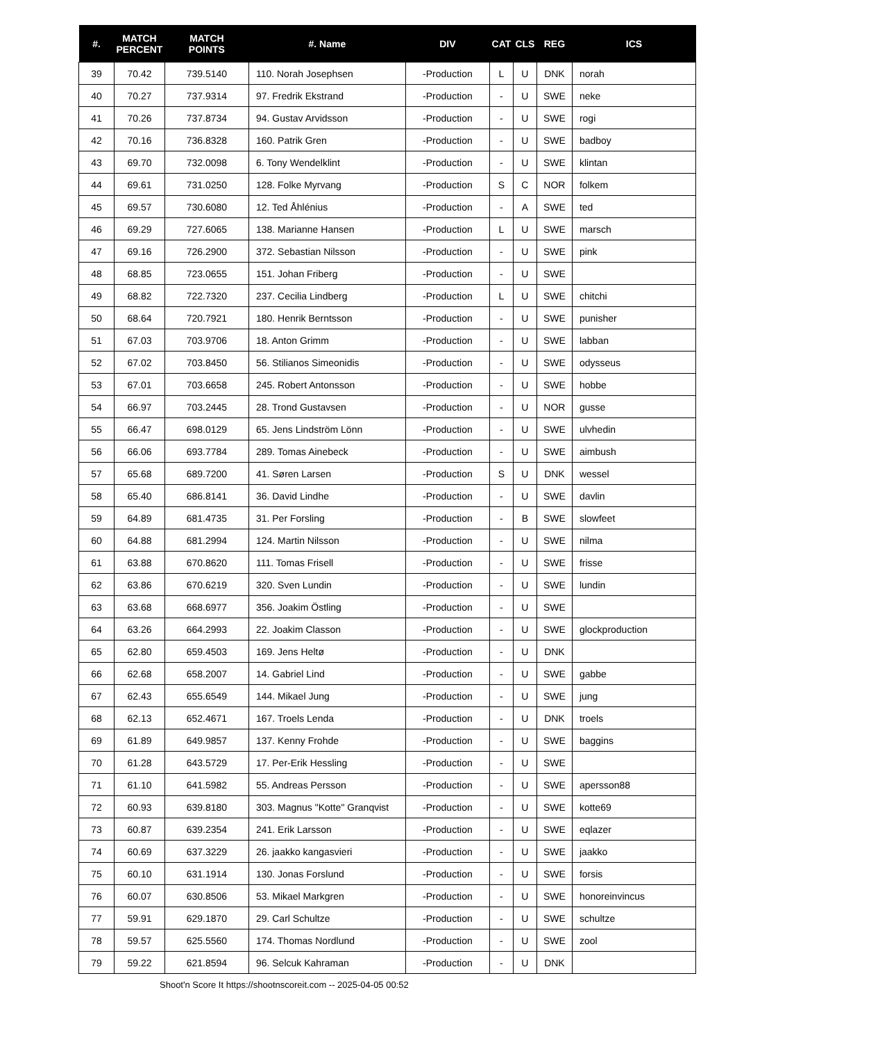| #. | MATCH PERCENT | MATCH POINTS | #. Name | DIV | CAT | CLS | REG | ICS |
| --- | --- | --- | --- | --- | --- | --- | --- | --- |
| 39 | 70.42 | 739.5140 | 110. Norah Josephsen | -Production | L | U | DNK | norah |
| 40 | 70.27 | 737.9314 | 97. Fredrik Ekstrand | -Production | - | U | SWE | neke |
| 41 | 70.26 | 737.8734 | 94. Gustav Arvidsson | -Production | - | U | SWE | rogi |
| 42 | 70.16 | 736.8328 | 160. Patrik Gren | -Production | - | U | SWE | badboy |
| 43 | 69.70 | 732.0098 | 6. Tony Wendelklint | -Production | - | U | SWE | klintan |
| 44 | 69.61 | 731.0250 | 128. Folke Myrvang | -Production | S | C | NOR | folkem |
| 45 | 69.57 | 730.6080 | 12. Ted Åhlénius | -Production | - | A | SWE | ted |
| 46 | 69.29 | 727.6065 | 138. Marianne Hansen | -Production | L | U | SWE | marsch |
| 47 | 69.16 | 726.2900 | 372. Sebastian Nilsson | -Production | - | U | SWE | pink |
| 48 | 68.85 | 723.0655 | 151. Johan Friberg | -Production | - | U | SWE | |
| 49 | 68.82 | 722.7320 | 237. Cecilia Lindberg | -Production | L | U | SWE | chitchi |
| 50 | 68.64 | 720.7921 | 180. Henrik Berntsson | -Production | - | U | SWE | punisher |
| 51 | 67.03 | 703.9706 | 18. Anton Grimm | -Production | - | U | SWE | labban |
| 52 | 67.02 | 703.8450 | 56. Stilianos Simeonidis | -Production | - | U | SWE | odysseus |
| 53 | 67.01 | 703.6658 | 245. Robert Antonsson | -Production | - | U | SWE | hobbe |
| 54 | 66.97 | 703.2445 | 28. Trond Gustavsen | -Production | - | U | NOR | gusse |
| 55 | 66.47 | 698.0129 | 65. Jens Lindström Lönn | -Production | - | U | SWE | ulvhedin |
| 56 | 66.06 | 693.7784 | 289. Tomas Ainebeck | -Production | - | U | SWE | aimbush |
| 57 | 65.68 | 689.7200 | 41. Søren Larsen | -Production | S | U | DNK | wessel |
| 58 | 65.40 | 686.8141 | 36. David Lindhe | -Production | - | U | SWE | davlin |
| 59 | 64.89 | 681.4735 | 31. Per Forsling | -Production | - | B | SWE | slowfeet |
| 60 | 64.88 | 681.2994 | 124. Martin Nilsson | -Production | - | U | SWE | nilma |
| 61 | 63.88 | 670.8620 | 111. Tomas Frisell | -Production | - | U | SWE | frisse |
| 62 | 63.86 | 670.6219 | 320. Sven Lundin | -Production | - | U | SWE | lundin |
| 63 | 63.68 | 668.6977 | 356. Joakim Östling | -Production | - | U | SWE | |
| 64 | 63.26 | 664.2993 | 22. Joakim Classon | -Production | - | U | SWE | glockproduction |
| 65 | 62.80 | 659.4503 | 169. Jens Heltø | -Production | - | U | DNK | |
| 66 | 62.68 | 658.2007 | 14. Gabriel Lind | -Production | - | U | SWE | gabbe |
| 67 | 62.43 | 655.6549 | 144. Mikael Jung | -Production | - | U | SWE | jung |
| 68 | 62.13 | 652.4671 | 167. Troels Lenda | -Production | - | U | DNK | troels |
| 69 | 61.89 | 649.9857 | 137. Kenny Frohde | -Production | - | U | SWE | baggins |
| 70 | 61.28 | 643.5729 | 17. Per-Erik Hessling | -Production | - | U | SWE | |
| 71 | 61.10 | 641.5982 | 55. Andreas Persson | -Production | - | U | SWE | apersson88 |
| 72 | 60.93 | 639.8180 | 303. Magnus "Kotte" Granqvist | -Production | - | U | SWE | kotte69 |
| 73 | 60.87 | 639.2354 | 241. Erik Larsson | -Production | - | U | SWE | eqlazer |
| 74 | 60.69 | 637.3229 | 26. jaakko kangasvieri | -Production | - | U | SWE | jaakko |
| 75 | 60.10 | 631.1914 | 130. Jonas Forslund | -Production | - | U | SWE | forsis |
| 76 | 60.07 | 630.8506 | 53. Mikael Markgren | -Production | - | U | SWE | honoreinvincus |
| 77 | 59.91 | 629.1870 | 29. Carl Schultze | -Production | - | U | SWE | schultze |
| 78 | 59.57 | 625.5560 | 174. Thomas Nordlund | -Production | - | U | SWE | zool |
| 79 | 59.22 | 621.8594 | 96. Selcuk Kahraman | -Production | - | U | DNK | |
Shoot'n Score It https://shootnscoreit.com -- 2025-04-05 00:52